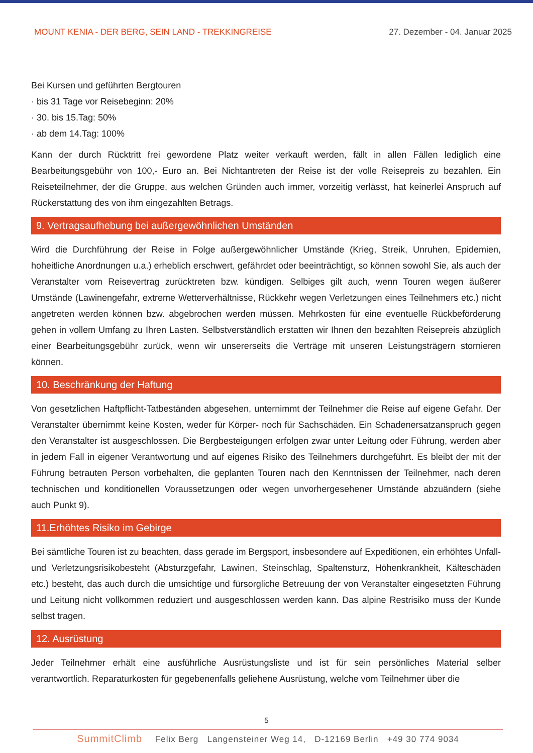MOUNT KENIA - DER BERG, SEIN LAND - TREKKINGREISE 27. Dezember - 04. Januar 2025
Bei Kursen und geführten Bergtouren
· bis 31 Tage vor Reisebeginn: 20%
· 30. bis 15.Tag: 50%
· ab dem 14.Tag: 100%
Kann der durch Rücktritt frei gewordene Platz weiter verkauft werden, fällt in allen Fällen lediglich eine Bearbeitungsgebühr von 100,- Euro an. Bei Nichtantreten der Reise ist der volle Reisepreis zu bezahlen. Ein Reiseteilnehmer, der die Gruppe, aus welchen Gründen auch immer, vorzeitig verlässt, hat keinerlei Anspruch auf Rückerstattung des von ihm eingezahlten Betrags.
9. Vertragsaufhebung bei außergewöhnlichen Umständen
Wird die Durchführung der Reise in Folge außergewöhnlicher Umstände (Krieg, Streik, Unruhen, Epidemien, hoheitliche Anordnungen u.a.) erheblich erschwert, gefährdet oder beeinträchtigt, so können sowohl Sie, als auch der Veranstalter vom Reisevertrag zurücktreten bzw. kündigen. Selbiges gilt auch, wenn Touren wegen äußerer Umstände (Lawinengefahr, extreme Wetterverhältnisse, Rückkehr wegen Verletzungen eines Teilnehmers etc.) nicht angetreten werden können bzw. abgebrochen werden müssen. Mehrkosten für eine eventuelle Rückbeförderung gehen in vollem Umfang zu Ihren Lasten. Selbstverständlich erstatten wir Ihnen den bezahlten Reisepreis abzüglich einer Bearbeitungsgebühr zurück, wenn wir unsererseits die Verträge mit unseren Leistungsträgern stornieren können.
10. Beschränkung der Haftung
Von gesetzlichen Haftpflicht-Tatbeständen abgesehen, unternimmt der Teilnehmer die Reise auf eigene Gefahr. Der Veranstalter übernimmt keine Kosten, weder für Körper- noch für Sachschäden. Ein Schadenersatzanspruch gegen den Veranstalter ist ausgeschlossen. Die Bergbesteigungen erfolgen zwar unter Leitung oder Führung, werden aber in jedem Fall in eigener Verantwortung und auf eigenes Risiko des Teilnehmers durchgeführt. Es bleibt der mit der Führung betrauten Person vorbehalten, die geplanten Touren nach den Kenntnissen der Teilnehmer, nach deren technischen und konditionellen Voraussetzungen oder wegen unvorhergesehener Umstände abzuändern (siehe auch Punkt 9).
11.Erhöhtes Risiko im Gebirge
Bei sämtliche Touren ist zu beachten, dass gerade im Bergsport, insbesondere auf Expeditionen, ein erhöhtes Unfall- und Verletzungsrisikobesteht (Absturzgefahr, Lawinen, Steinschlag, Spaltensturz, Höhenkrankheit, Kälteschäden etc.) besteht, das auch durch die umsichtige und fürsorgliche Betreuung der von Veranstalter eingesetzten Führung und Leitung nicht vollkommen reduziert und ausgeschlossen werden kann. Das alpine Restrisiko muss der Kunde selbst tragen.
12. Ausrüstung
Jeder Teilnehmer erhält eine ausführliche Ausrüstungsliste und ist für sein persönliches Material selber verantwortlich. Reparaturkosten für gegebenenfalls geliehene Ausrüstung, welche vom Teilnehmer über die
5
SummitClimb Felix Berg Langensteiner Weg 14, D-12169 Berlin +49 30 774 9034